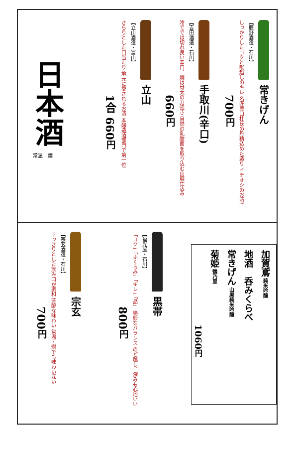日本酒
常温　燗
立山
【立山酒造・富山】
さらりとした口当たり 地元に愛されるお酒 本醸造酒部門で第一位
1合 660円
手取川(辛口)
【吉田酒造・石川】
冷ででは切れ良い辛口、燗は骨太の力強さ 自然の乳酸菌を取り込む山廃仕込み
660円
常きげん
【鹿野酒造・石川】
しっかりしたコクと喉越しのキレ 名匠農口杜氏の丹精込めた造り イチオシのお酒!
700円
宗玄
【宗玄酒造・石川】
すっきりとした飲み口が調和 芳醇な味わい 常温・燗でも味わい深い
700円
黒帯
【福光屋・石川】
「コク」「ふくらみ」「キレ」「品」 絶妙なバランス のど越し、深みも心地いい
800円
加賀鳶 純米吟醸
地酒　呑みくらべ
常きげん 山廃純米吟醸
菊姫 鶴乃里
1060円